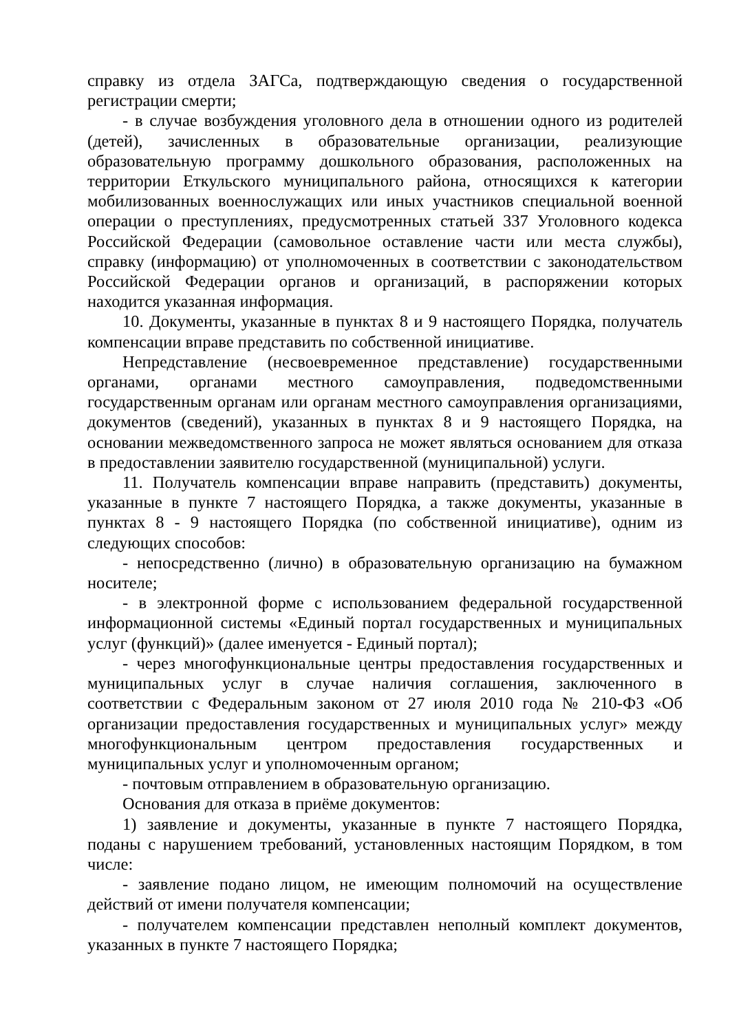справку из отдела ЗАГСа, подтверждающую сведения о государственной регистрации смерти;
- в случае возбуждения уголовного дела в отношении одного из родителей (детей), зачисленных в образовательные организации, реализующие образовательную программу дошкольного образования, расположенных на территории Еткульского муниципального района, относящихся к категории мобилизованных военнослужащих или иных участников специальной военной операции о преступлениях, предусмотренных статьей 337 Уголовного кодекса Российской Федерации (самовольное оставление части или места службы), справку (информацию) от уполномоченных в соответствии с законодательством Российской Федерации органов и организаций, в распоряжении которых находится указанная информация.
10. Документы, указанные в пунктах 8 и 9 настоящего Порядка, получатель компенсации вправе представить по собственной инициативе.
Непредставление (несвоевременное представление) государственными органами, органами местного самоуправления, подведомственными государственным органам или органам местного самоуправления организациями, документов (сведений), указанных в пунктах 8 и 9 настоящего Порядка, на основании межведомственного запроса не может являться основанием для отказа в предоставлении заявителю государственной (муниципальной) услуги.
11. Получатель компенсации вправе направить (представить) документы, указанные в пункте 7 настоящего Порядка, а также документы, указанные в пунктах 8 - 9 настоящего Порядка (по собственной инициативе), одним из следующих способов:
- непосредственно (лично) в образовательную организацию на бумажном носителе;
- в электронной форме с использованием федеральной государственной информационной системы «Единый портал государственных и муниципальных услуг (функций)» (далее именуется - Единый портал);
- через многофункциональные центры предоставления государственных и муниципальных услуг в случае наличия соглашения, заключенного в соответствии с Федеральным законом от 27 июля 2010 года № 210-ФЗ «Об организации предоставления государственных и муниципальных услуг» между многофункциональным центром предоставления государственных и муниципальных услуг и уполномоченным органом;
- почтовым отправлением в образовательную организацию.
Основания для отказа в приёме документов:
1) заявление и документы, указанные в пункте 7 настоящего Порядка, поданы с нарушением требований, установленных настоящим Порядком, в том числе:
- заявление подано лицом, не имеющим полномочий на осуществление действий от имени получателя компенсации;
- получателем компенсации представлен неполный комплект документов, указанных в пункте 7 настоящего Порядка;